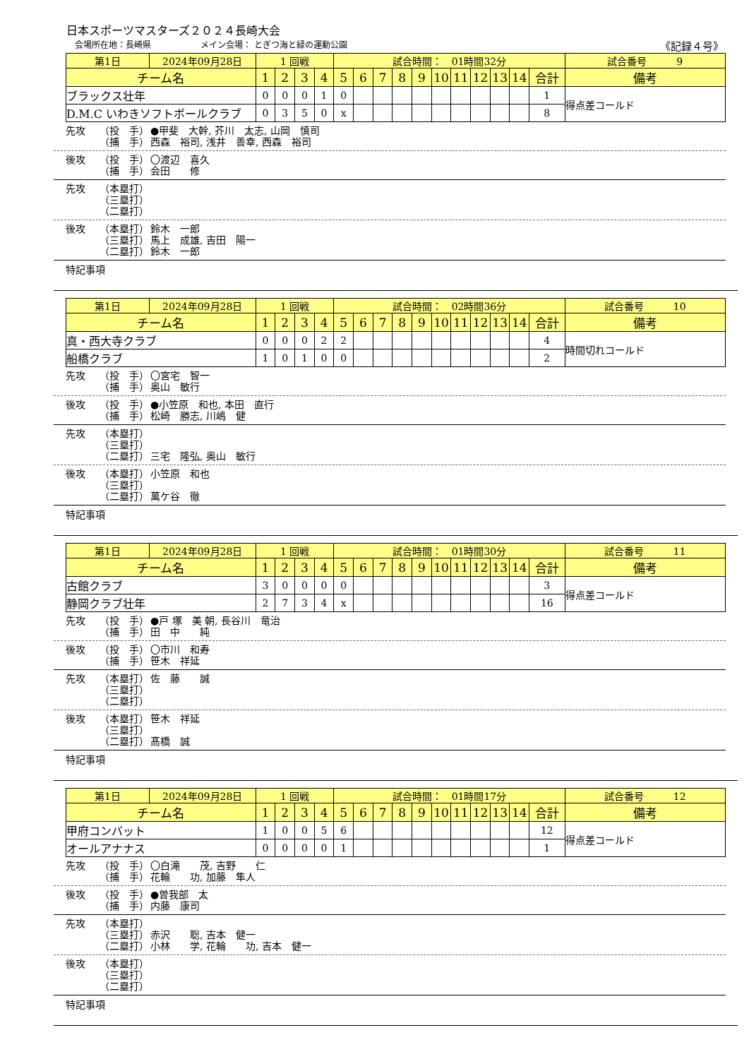日本スポーツマスターズ２０２４長崎大会
会場所在地：長崎県 メイン会場： とぎつ海と緑の運動公園 《記録４号》
| 第1日 | 2024年09月28日 | 1 回戦 | | | | 試合時間： 01時間32分 | | | | | | | | | | | 試合番号 9 |
| チーム名 | | 1 | 2 | 3 | 4 | 5 | 6 | 7 | 8 | 9 | 10 | 11 | 12 | 13 | 14 | 合計 | 備考 |
| ブラックス壮年 | | 0 | 0 | 0 | 1 | 0 | | | | | | | | | | 1 | 得点差コールド |
| D.M.C いわきソフトボールクラブ | | 0 | 3 | 5 | 0 | x | | | | | | | | | | 8 | |
先攻 （投　手） ●甲斐　大幹, 芥川　太志, 山岡　慎司
（捕　手） 西森　裕司, 浅井　善幸, 西森　裕司
後攻 （投　手） 〇渡辺　喜久
（捕　手） 会田　　修
先攻 （本塁打）
（三塁打）
（二塁打）
後攻 （本塁打） 鈴木　一郎
（三塁打） 馬上　成雄, 吉田　陽一
（二塁打） 鈴木　一郎
特記事項
| 第1日 | 2024年09月28日 | 1 回戦 | | | | 試合時間： 02時間36分 | | | | | | | | | | | 試合番号 10 |
| チーム名 | | 1 | 2 | 3 | 4 | 5 | 6 | 7 | 8 | 9 | 10 | 11 | 12 | 13 | 14 | 合計 | 備考 |
| 真・西大寺クラブ | | 0 | 0 | 0 | 2 | 2 | | | | | | | | | | 4 | 時間切れコールド |
| 船橋クラブ | | 1 | 0 | 1 | 0 | 0 | | | | | | | | | | 2 | |
先攻 （投　手） 〇宮宅　智一
（捕　手） 奥山　敏行
後攻 （投　手） ●小笠原　和也, 本田　直行
（捕　手） 松崎　勝志, 川嶋　健
先攻 （本塁打）
（三塁打）
（二塁打） 三宅　隆弘, 奥山　敏行
後攻 （本塁打） 小笠原　和也
（三塁打）
（二塁打） 萬ケ谷　徹
特記事項
| 第1日 | 2024年09月28日 | 1 回戦 | | | | 試合時間： 01時間30分 | | | | | | | | | | | 試合番号 11 |
| チーム名 | | 1 | 2 | 3 | 4 | 5 | 6 | 7 | 8 | 9 | 10 | 11 | 12 | 13 | 14 | 合計 | 備考 |
| 古館クラブ | | 3 | 0 | 0 | 0 | 0 | | | | | | | | | | 3 | 得点差コールド |
| 静岡クラブ壮年 | | 2 | 7 | 3 | 4 | x | | | | | | | | | | 16 | |
先攻 （投　手） ●戸 塚　美 朝, 長谷川　竜治
（捕　手） 田　中　　純
後攻 （投　手） 〇市川　和寿
（捕　手） 笹木　祥延
先攻 （本塁打） 佐　藤　　誠
（三塁打）
（二塁打）
後攻 （本塁打） 笹木　祥延
（三塁打）
（二塁打） 髙橋　誠
特記事項
| 第1日 | 2024年09月28日 | 1 回戦 | | | | 試合時間： 01時間17分 | | | | | | | | | | | 試合番号 12 |
| チーム名 | | 1 | 2 | 3 | 4 | 5 | 6 | 7 | 8 | 9 | 10 | 11 | 12 | 13 | 14 | 合計 | 備考 |
| 甲府コンバット | | 1 | 0 | 0 | 5 | 6 | | | | | | | | | | 12 | 得点差コールド |
| オールアナナス | | 0 | 0 | 0 | 0 | 1 | | | | | | | | | | 1 | |
先攻 （投　手） 〇白滝　　茂, 吉野　　仁
（捕　手） 花輪　　功, 加藤　隼人
後攻 （投　手） ●曽我部　太
（捕　手） 内藤　康司
先攻 （本塁打）
（三塁打） 赤沢　　聡, 吉本　健一
（二塁打） 小林　　学, 花輪　　功, 吉本　健一
後攻 （本塁打）
（三塁打）
（二塁打）
特記事項